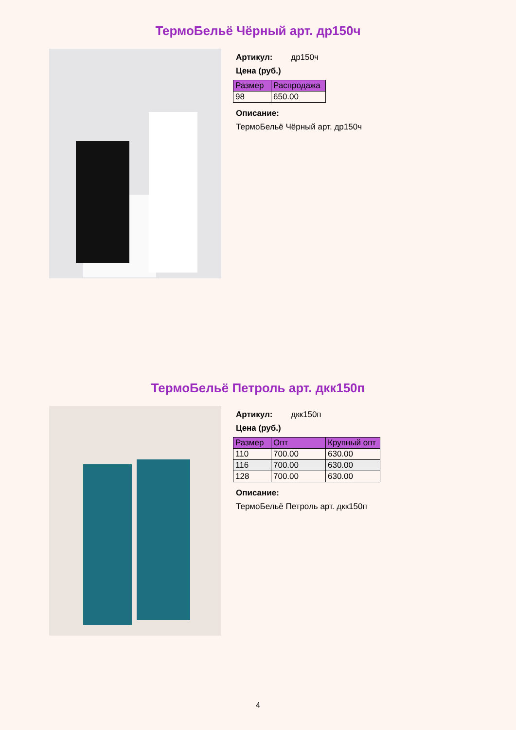ТермоБельё Чёрный арт. др150ч
Артикул: др150ч
Цена (руб.)
| Размер | Распродажа |
| --- | --- |
| 98 | 650.00 |
Описание:
ТермоБельё Чёрный арт. др150ч
ТермоБельё Петроль арт. дкк150п
Артикул: дкк150п
Цена (руб.)
| Размер | Опт | Крупный опт |
| --- | --- | --- |
| 110 | 700.00 | 630.00 |
| 116 | 700.00 | 630.00 |
| 128 | 700.00 | 630.00 |
Описание:
ТермоБельё Петроль арт. дкк150п
4